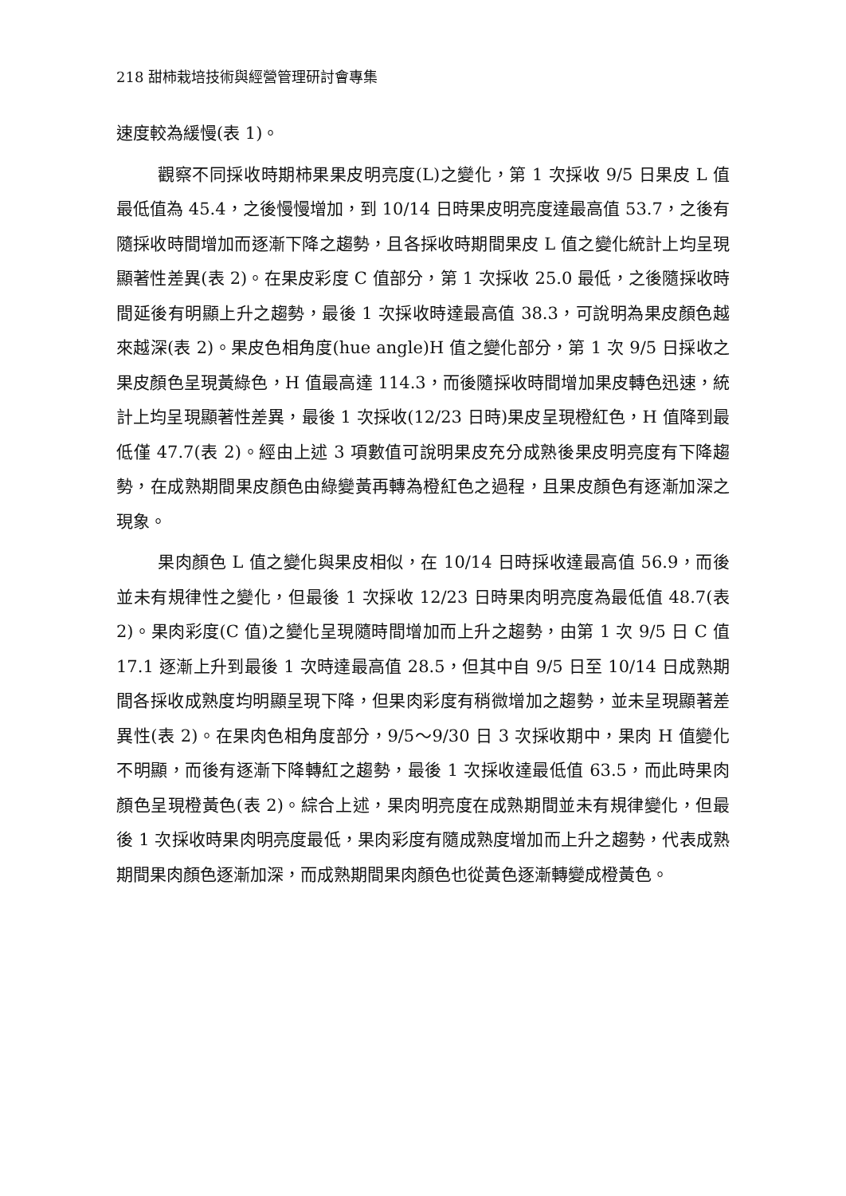218 甜柿栽培技術與經營管理研討會專集
速度較為緩慢(表 1)。
觀察不同採收時期柿果果皮明亮度(L)之變化，第 1 次採收 9/5 日果皮 L 值最低值為 45.4，之後慢慢增加，到 10/14 日時果皮明亮度達最高值 53.7，之後有隨採收時間增加而逐漸下降之趨勢，且各採收時期間果皮 L 值之變化統計上均呈現顯著性差異(表 2)。在果皮彩度 C 值部分，第 1 次採收 25.0 最低，之後隨採收時間延後有明顯上升之趨勢，最後 1 次採收時達最高值 38.3，可說明為果皮顏色越來越深(表 2)。果皮色相角度(hue angle)H 值之變化部分，第 1 次 9/5 日採收之果皮顏色呈現黃綠色，H 值最高達 114.3，而後隨採收時間增加果皮轉色迅速，統計上均呈現顯著性差異，最後 1 次採收(12/23 日時)果皮呈現橙紅色，H 值降到最低僅 47.7(表 2)。經由上述 3 項數值可說明果皮充分成熟後果皮明亮度有下降趨勢，在成熟期間果皮顏色由綠變黃再轉為橙紅色之過程，且果皮顏色有逐漸加深之現象。
果肉顏色 L 值之變化與果皮相似，在 10/14 日時採收達最高值 56.9，而後並未有規律性之變化，但最後 1 次採收 12/23 日時果肉明亮度為最低值 48.7(表 2)。果肉彩度(C 值)之變化呈現隨時間增加而上升之趨勢，由第 1 次 9/5 日 C 值 17.1 逐漸上升到最後 1 次時達最高值 28.5，但其中自 9/5 日至 10/14 日成熟期間各採收成熟度均明顯呈現下降，但果肉彩度有稍微增加之趨勢，並未呈現顯著差異性(表 2)。在果肉色相角度部分，9/5～9/30 日 3 次採收期中，果肉 H 值變化不明顯，而後有逐漸下降轉紅之趨勢，最後 1 次採收達最低值 63.5，而此時果肉顏色呈現橙黃色(表 2)。綜合上述，果肉明亮度在成熟期間並未有規律變化，但最後 1 次採收時果肉明亮度最低，果肉彩度有隨成熟度增加而上升之趨勢，代表成熟期間果肉顏色逐漸加深，而成熟期間果肉顏色也從黃色逐漸轉變成橙黃色。